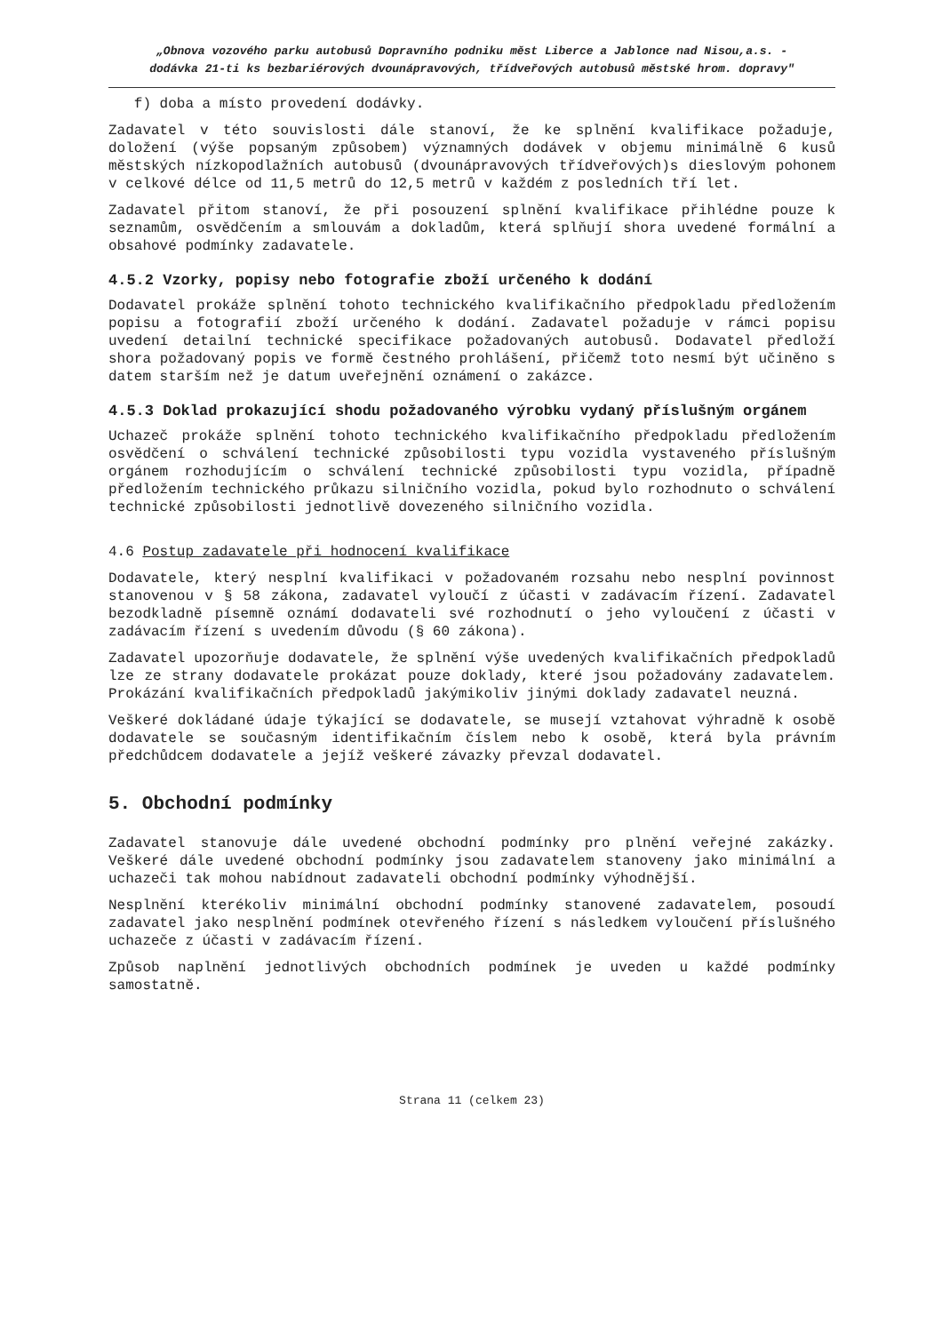„Obnova vozového parku autobusů Dopravního podniku měst Liberce a Jablonce nad Nisou,a.s. -
dodávka 21-ti ks bezbariérových dvounápravových, třídveřových autobusů městské hrom. dopravy"
f) doba a místo provedení dodávky.
Zadavatel v této souvislosti dále stanoví, že ke splnění kvalifikace požaduje, doložení (výše popsaným způsobem) významných dodávek v objemu minimálně 6 kusů městských nízkopodlažních autobusů (dvounápravových třídveřových)s dieslovým pohonem v celkové délce od 11,5 metrů do 12,5 metrů v každém z posledních tří let.
Zadavatel přitom stanoví, že při posouzení splnění kvalifikace přihlédne pouze k seznamům, osvědčením a smlouvám a dokladům, která splňují shora uvedené formální a obsahové podmínky zadavatele.
4.5.2 Vzorky, popisy nebo fotografie zboží určeného k dodání
Dodavatel prokáže splnění tohoto technického kvalifikačního předpokladu předložením popisu a fotografií zboží určeného k dodání. Zadavatel požaduje v rámci popisu uvedení detailní technické specifikace požadovaných autobusů. Dodavatel předloží shora požadovaný popis ve formě čestného prohlášení, přičemž toto nesmí být učiněno s datem starším než je datum uveřejnění oznámení o zakázce.
4.5.3 Doklad prokazující shodu požadovaného výrobku vydaný příslušným orgánem
Uchazeč prokáže splnění tohoto technického kvalifikačního předpokladu předložením osvědčení o schválení technické způsobilosti typu vozidla vystaveného příslušným orgánem rozhodujícím o schválení technické způsobilosti typu vozidla, případně předložením technického průkazu silničního vozidla, pokud bylo rozhodnuto o schválení technické způsobilosti jednotlivě dovezeného silničního vozidla.
4.6 Postup zadavatele při hodnocení kvalifikace
Dodavatele, který nesplní kvalifikaci v požadovaném rozsahu nebo nesplní povinnost stanovenou v § 58 zákona, zadavatel vyloučí z účasti v zadávacím řízení. Zadavatel bezodkladně písemně oznámí dodavateli své rozhodnutí o jeho vyloučení z účasti v zadávacím řízení s uvedením důvodu (§ 60 zákona).
Zadavatel upozorňuje dodavatele, že splnění výše uvedených kvalifikačních předpokladů lze ze strany dodavatele prokázat pouze doklady, které jsou požadovány zadavatelem. Prokázání kvalifikačních předpokladů jakýmikoliv jinými doklady zadavatel neuzná.
Veškeré dokládané údaje týkající se dodavatele, se musejí vztahovat výhradně k osobě dodavatele se současným identifikačním číslem nebo k osobě, která byla právním předchůdcem dodavatele a jejíž veškeré závazky převzal dodavatel.
5. Obchodní podmínky
Zadavatel stanovuje dále uvedené obchodní podmínky pro plnění veřejné zakázky. Veškeré dále uvedené obchodní podmínky jsou zadavatelem stanoveny jako minimální a uchazeči tak mohou nabídnout zadavateli obchodní podmínky výhodnější.
Nesplnění kterékoliv minimální obchodní podmínky stanovené zadavatelem, posoudí zadavatel jako nesplnění podmínek otevřeného řízení s následkem vyloučení příslušného uchazeče z účasti v zadávacím řízení.
Způsob naplnění jednotlivých obchodních podmínek je uveden u každé podmínky samostatně.
Strana 11 (celkem 23)